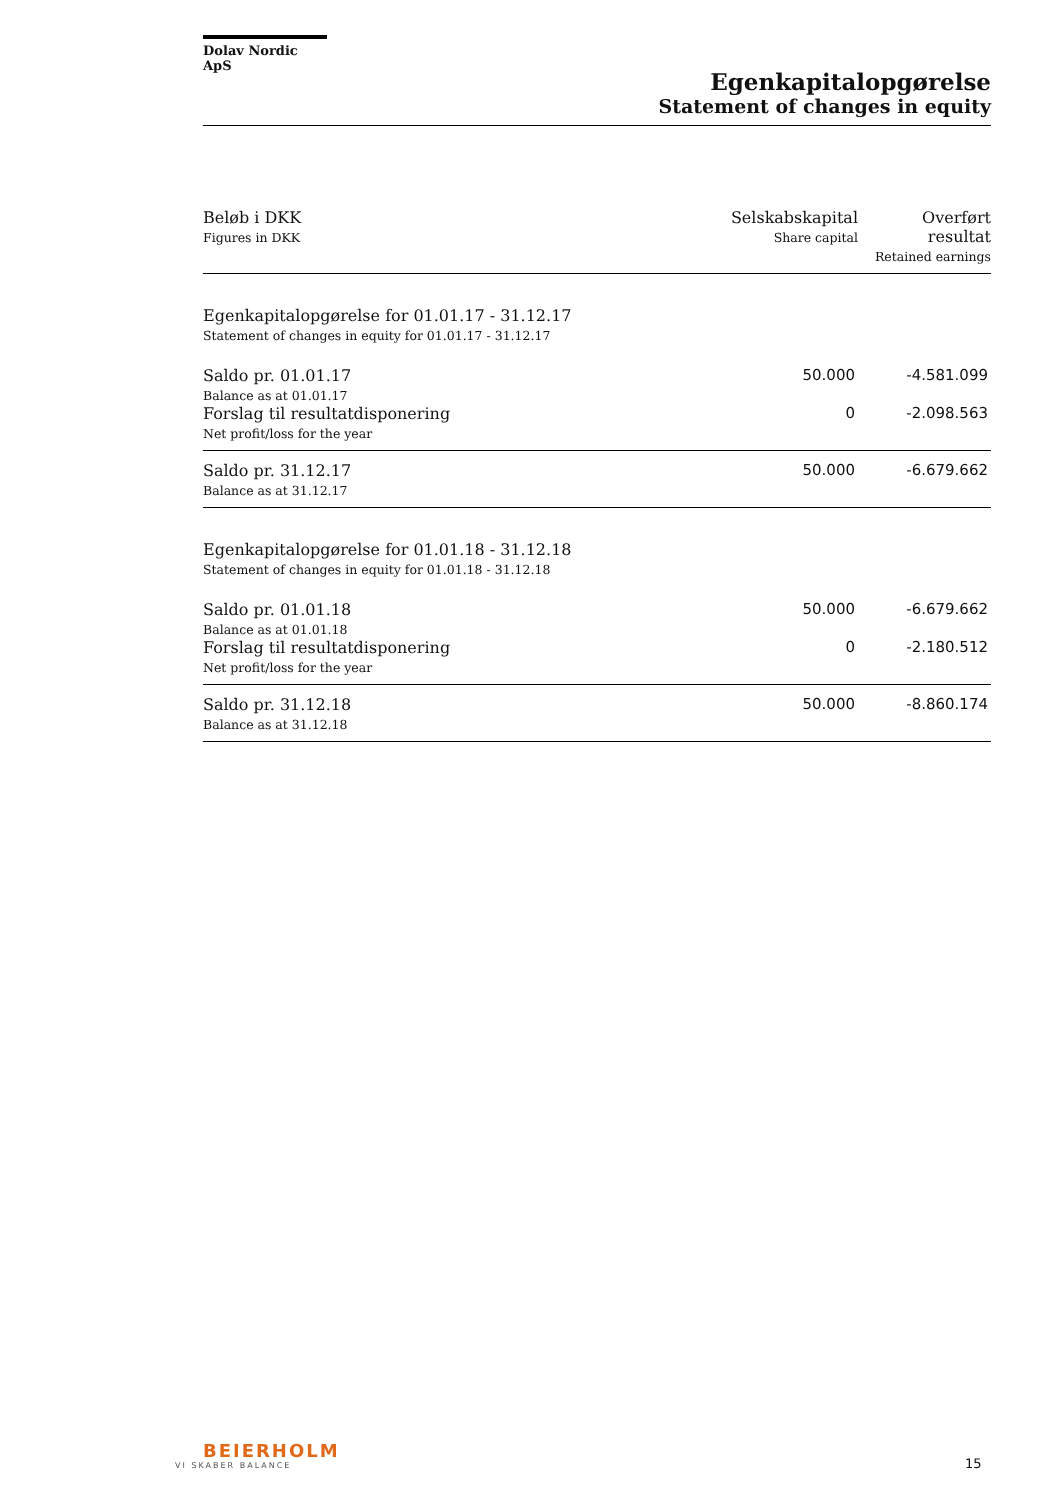Dolav Nordic ApS
Egenkapitalopgørelse
Statement of changes in equity
| Beløb i DKK Figures in DKK | Selskabskapital Share capital | Overført resultat Retained earnings |
| --- | --- | --- |
| Egenkapitalopgørelse for 01.01.17 - 31.12.17 Statement of changes in equity for 01.01.17 - 31.12.17 | | |
| Saldo pr. 01.01.17 Balance as at 01.01.17 | 50.000 | -4.581.099 |
| Forslag til resultatdisponering Net profit/loss for the year | 0 | -2.098.563 |
| Saldo pr. 31.12.17 Balance as at 31.12.17 | 50.000 | -6.679.662 |
| Egenkapitalopgørelse for 01.01.18 - 31.12.18 Statement of changes in equity for 01.01.18 - 31.12.18 | | |
| Saldo pr. 01.01.18 Balance as at 01.01.18 | 50.000 | -6.679.662 |
| Forslag til resultatdisponering Net profit/loss for the year | 0 | -2.180.512 |
| Saldo pr. 31.12.18 Balance as at 31.12.18 | 50.000 | -8.860.174 |
BEIERHOLM
VI SKABER BALANCE
15